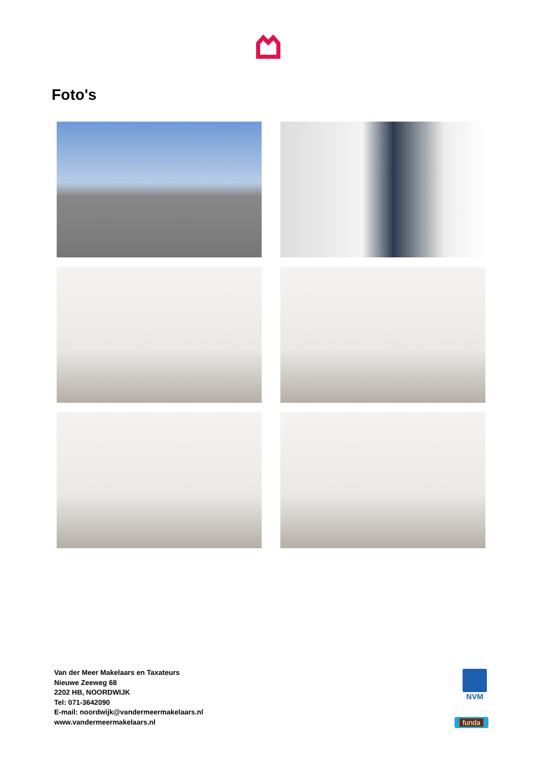Foto's
Van der Meer Makelaars en Taxateurs
Nieuwe Zeeweg 68
2202 HB, NOORDWIJK
Tel: 071-3642090
E-mail: noordwijk@vandermeermakelaars.nl
www.vandermeermakelaars.nl
NVM
funda